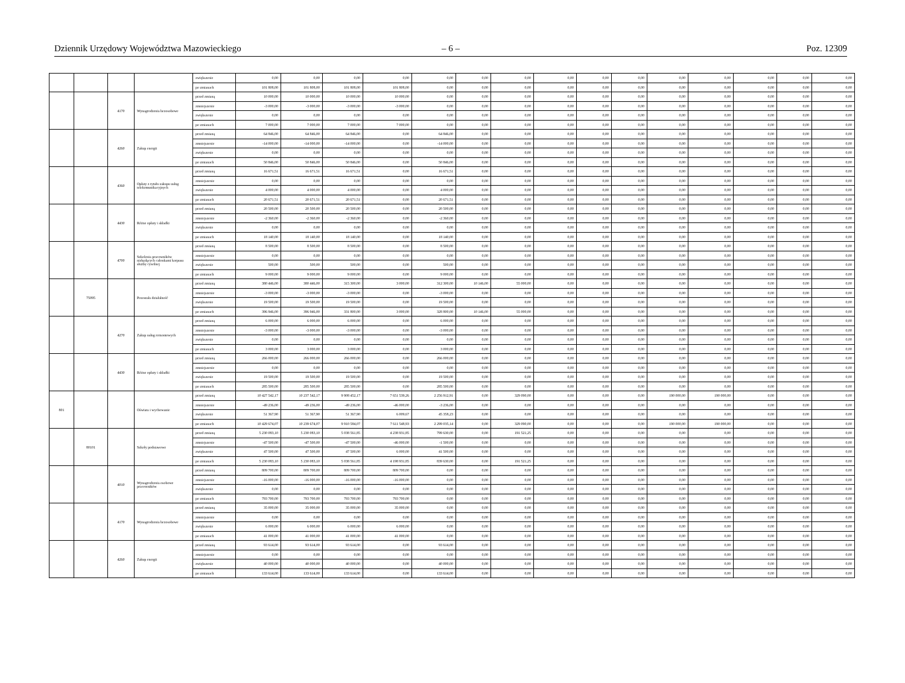Dziennik Urzędowy Województwa Mazowieckiego – 6 – Poz. 12309
| | | | | zwiększenie | 0,00 | 0,00 | 0,00 | 0,00 | 0,00 | 0,00 | 0,00 | 0,00 | 0,00 | 0,00 | 0,00 | 0,00 | 0,00 | 0,00 | 0,00 |
| | | | | po zmianach | 101 808,00 | 101 808,00 | 101 808,00 | 101 808,00 | 0,00 | 0,00 | 0,00 | 0,00 | 0,00 | 0,00 | 0,00 | 0,00 | 0,00 | 0,00 | 0,00 |
| | | 4170 | Wynagrodzenia bezosobowe | przed zmianą | 10 000,00 | 10 000,00 | 10 000,00 | 10 000,00 | 0,00 | 0,00 | 0,00 | 0,00 | 0,00 | 0,00 | 0,00 | 0,00 | 0,00 | 0,00 | 0,00 |
| | | | | zmniejszenie | -3 000,00 | -3 000,00 | -3 000,00 | -3 000,00 | 0,00 | 0,00 | 0,00 | 0,00 | 0,00 | 0,00 | 0,00 | 0,00 | 0,00 | 0,00 | 0,00 |
| | | | | zwiększenie | 0,00 | 0,00 | 0,00 | 0,00 | 0,00 | 0,00 | 0,00 | 0,00 | 0,00 | 0,00 | 0,00 | 0,00 | 0,00 | 0,00 | 0,00 |
| | | | | po zmianach | 7 000,00 | 7 000,00 | 7 000,00 | 7 000,00 | 0,00 | 0,00 | 0,00 | 0,00 | 0,00 | 0,00 | 0,00 | 0,00 | 0,00 | 0,00 | 0,00 |
| | | 4260 | Zakup energii | przed zmianą | 64 846,00 | 64 846,00 | 64 846,00 | 0,00 | 64 846,00 | 0,00 | 0,00 | 0,00 | 0,00 | 0,00 | 0,00 | 0,00 | 0,00 | 0,00 | 0,00 |
| | | | | zmniejszenie | -14 000,00 | -14 000,00 | -14 000,00 | 0,00 | -14 000,00 | 0,00 | 0,00 | 0,00 | 0,00 | 0,00 | 0,00 | 0,00 | 0,00 | 0,00 | 0,00 |
| | | | | zwiększenie | 0,00 | 0,00 | 0,00 | 0,00 | 0,00 | 0,00 | 0,00 | 0,00 | 0,00 | 0,00 | 0,00 | 0,00 | 0,00 | 0,00 | 0,00 |
| | | | | po zmianach | 50 846,00 | 50 846,00 | 50 846,00 | 0,00 | 50 846,00 | 0,00 | 0,00 | 0,00 | 0,00 | 0,00 | 0,00 | 0,00 | 0,00 | 0,00 | 0,00 |
| | | 4360 | Opłaty z tytułu zakupu usług telekomunikacyjnych | przed zmianą | 16 671,51 | 16 671,51 | 16 671,51 | 0,00 | 16 671,51 | 0,00 | 0,00 | 0,00 | 0,00 | 0,00 | 0,00 | 0,00 | 0,00 | 0,00 | 0,00 |
| | | | | zmniejszenie | 0,00 | 0,00 | 0,00 | 0,00 | 0,00 | 0,00 | 0,00 | 0,00 | 0,00 | 0,00 | 0,00 | 0,00 | 0,00 | 0,00 | 0,00 |
| | | | | zwiększenie | 4 000,00 | 4 000,00 | 4 000,00 | 0,00 | 4 000,00 | 0,00 | 0,00 | 0,00 | 0,00 | 0,00 | 0,00 | 0,00 | 0,00 | 0,00 | 0,00 |
| | | | | po zmianach | 20 671,51 | 20 671,51 | 20 671,51 | 0,00 | 20 671,51 | 0,00 | 0,00 | 0,00 | 0,00 | 0,00 | 0,00 | 0,00 | 0,00 | 0,00 | 0,00 |
| | | 4430 | Różne opłaty i składki | przed zmianą | 20 500,00 | 20 500,00 | 20 500,00 | 0,00 | 20 500,00 | 0,00 | 0,00 | 0,00 | 0,00 | 0,00 | 0,00 | 0,00 | 0,00 | 0,00 | 0,00 |
| | | | | zmniejszenie | -2 360,00 | -2 360,00 | -2 360,00 | 0,00 | -2 360,00 | 0,00 | 0,00 | 0,00 | 0,00 | 0,00 | 0,00 | 0,00 | 0,00 | 0,00 | 0,00 |
| | | | | zwiększenie | 0,00 | 0,00 | 0,00 | 0,00 | 0,00 | 0,00 | 0,00 | 0,00 | 0,00 | 0,00 | 0,00 | 0,00 | 0,00 | 0,00 | 0,00 |
| | | | | po zmianach | 18 140,00 | 18 140,00 | 18 140,00 | 0,00 | 18 140,00 | 0,00 | 0,00 | 0,00 | 0,00 | 0,00 | 0,00 | 0,00 | 0,00 | 0,00 | 0,00 |
| | | 4700 | Szkolenia pracowników niebędących członkami korpusu służby cywilnej | przed zmianą | 8 500,00 | 8 500,00 | 8 500,00 | 0,00 | 8 500,00 | 0,00 | 0,00 | 0,00 | 0,00 | 0,00 | 0,00 | 0,00 | 0,00 | 0,00 | 0,00 |
| | | | | zmniejszenie | 0,00 | 0,00 | 0,00 | 0,00 | 0,00 | 0,00 | 0,00 | 0,00 | 0,00 | 0,00 | 0,00 | 0,00 | 0,00 | 0,00 | 0,00 |
| | | | | zwiększenie | 500,00 | 500,00 | 500,00 | 0,00 | 500,00 | 0,00 | 0,00 | 0,00 | 0,00 | 0,00 | 0,00 | 0,00 | 0,00 | 0,00 | 0,00 |
| | | | | po zmianach | 9 000,00 | 9 000,00 | 9 000,00 | 0,00 | 9 000,00 | 0,00 | 0,00 | 0,00 | 0,00 | 0,00 | 0,00 | 0,00 | 0,00 | 0,00 | 0,00 |
| | 75095 | | Pozostała działalność | przed zmianą | 380 446,00 | 380 446,00 | 315 300,00 | 3 000,00 | 312 300,00 | 10 146,00 | 55 000,00 | 0,00 | 0,00 | 0,00 | 0,00 | 0,00 | 0,00 | 0,00 | 0,00 |
| | | | | zmniejszenie | -3 000,00 | -3 000,00 | -3 000,00 | 0,00 | -3 000,00 | 0,00 | 0,00 | 0,00 | 0,00 | 0,00 | 0,00 | 0,00 | 0,00 | 0,00 | 0,00 |
| | | | | zwiększenie | 19 500,00 | 19 500,00 | 19 500,00 | 0,00 | 19 500,00 | 0,00 | 0,00 | 0,00 | 0,00 | 0,00 | 0,00 | 0,00 | 0,00 | 0,00 | 0,00 |
| | | | | po zmianach | 396 946,00 | 396 946,00 | 331 800,00 | 3 000,00 | 328 800,00 | 10 146,00 | 55 000,00 | 0,00 | 0,00 | 0,00 | 0,00 | 0,00 | 0,00 | 0,00 | 0,00 |
| | | 4270 | Zakup usług remontowych | przed zmianą | 6 000,00 | 6 000,00 | 6 000,00 | 0,00 | 6 000,00 | 0,00 | 0,00 | 0,00 | 0,00 | 0,00 | 0,00 | 0,00 | 0,00 | 0,00 | 0,00 |
| | | | | zmniejszenie | -3 000,00 | -3 000,00 | -3 000,00 | 0,00 | -3 000,00 | 0,00 | 0,00 | 0,00 | 0,00 | 0,00 | 0,00 | 0,00 | 0,00 | 0,00 | 0,00 |
| | | | | zwiększenie | 0,00 | 0,00 | 0,00 | 0,00 | 0,00 | 0,00 | 0,00 | 0,00 | 0,00 | 0,00 | 0,00 | 0,00 | 0,00 | 0,00 | 0,00 |
| | | | | po zmianach | 3 000,00 | 3 000,00 | 3 000,00 | 0,00 | 3 000,00 | 0,00 | 0,00 | 0,00 | 0,00 | 0,00 | 0,00 | 0,00 | 0,00 | 0,00 | 0,00 |
| | | 4430 | Różne opłaty i składki | przed zmianą | 266 000,00 | 266 000,00 | 266 000,00 | 0,00 | 266 000,00 | 0,00 | 0,00 | 0,00 | 0,00 | 0,00 | 0,00 | 0,00 | 0,00 | 0,00 | 0,00 |
| | | | | zmniejszenie | 0,00 | 0,00 | 0,00 | 0,00 | 0,00 | 0,00 | 0,00 | 0,00 | 0,00 | 0,00 | 0,00 | 0,00 | 0,00 | 0,00 | 0,00 |
| | | | | zwiększenie | 19 500,00 | 19 500,00 | 19 500,00 | 0,00 | 19 500,00 | 0,00 | 0,00 | 0,00 | 0,00 | 0,00 | 0,00 | 0,00 | 0,00 | 0,00 | 0,00 |
| | | | | po zmianach | 285 500,00 | 285 500,00 | 285 500,00 | 0,00 | 285 500,00 | 0,00 | 0,00 | 0,00 | 0,00 | 0,00 | 0,00 | 0,00 | 0,00 | 0,00 | 0,00 |
| 801 | | | Oświata i wychowanie | przed zmianą | 10 427 542,17 | 10 237 542,17 | 9 908 452,17 | 7 651 539,26 | 2 256 912,91 | 0,00 | 329 090,00 | 0,00 | 0,00 | 0,00 | 190 000,00 | 190 000,00 | 0,00 | 0,00 | 0,00 |
| | | | | zmniejszenie | -49 236,00 | -49 236,00 | -49 236,00 | -46 000,00 | -3 236,00 | 0,00 | 0,00 | 0,00 | 0,00 | 0,00 | 0,00 | 0,00 | 0,00 | 0,00 | 0,00 |
| | | | | zwiększenie | 51 367,90 | 51 367,90 | 51 367,90 | 6 009,67 | 45 358,23 | 0,00 | 0,00 | 0,00 | 0,00 | 0,00 | 0,00 | 0,00 | 0,00 | 0,00 | 0,00 |
| | | | | po zmianach | 10 429 674,07 | 10 239 674,07 | 9 910 584,07 | 7 611 548,93 | 2 299 035,14 | 0,00 | 329 090,00 | 0,00 | 0,00 | 0,00 | 190 000,00 | 190 000,00 | 0,00 | 0,00 | 0,00 |
| | 80101 | | Szkoły podstawowe | przed zmianą | 5 230 083,10 | 5 230 083,10 | 5 038 561,85 | 4 238 931,85 | 799 630,00 | 0,00 | 191 521,25 | 0,00 | 0,00 | 0,00 | 0,00 | 0,00 | 0,00 | 0,00 | 0,00 |
| | | | | zmniejszenie | -47 500,00 | -47 500,00 | -47 500,00 | -46 000,00 | -1 500,00 | 0,00 | 0,00 | 0,00 | 0,00 | 0,00 | 0,00 | 0,00 | 0,00 | 0,00 | 0,00 |
| | | | | zwiększenie | 47 500,00 | 47 500,00 | 47 500,00 | 6 000,00 | 41 500,00 | 0,00 | 0,00 | 0,00 | 0,00 | 0,00 | 0,00 | 0,00 | 0,00 | 0,00 | 0,00 |
| | | | | po zmianach | 5 230 083,10 | 5 230 083,10 | 5 038 561,85 | 4 198 931,85 | 839 630,00 | 0,00 | 191 521,25 | 0,00 | 0,00 | 0,00 | 0,00 | 0,00 | 0,00 | 0,00 | 0,00 |
| | | 4010 | Wynagrodzenia osobowe pracowników | przed zmianą | 809 700,00 | 809 700,00 | 809 700,00 | 809 700,00 | 0,00 | 0,00 | 0,00 | 0,00 | 0,00 | 0,00 | 0,00 | 0,00 | 0,00 | 0,00 | 0,00 |
| | | | | zmniejszenie | -16 000,00 | -16 000,00 | -16 000,00 | -16 000,00 | 0,00 | 0,00 | 0,00 | 0,00 | 0,00 | 0,00 | 0,00 | 0,00 | 0,00 | 0,00 | 0,00 |
| | | | | zwiększenie | 0,00 | 0,00 | 0,00 | 0,00 | 0,00 | 0,00 | 0,00 | 0,00 | 0,00 | 0,00 | 0,00 | 0,00 | 0,00 | 0,00 | 0,00 |
| | | | | po zmianach | 793 700,00 | 793 700,00 | 793 700,00 | 793 700,00 | 0,00 | 0,00 | 0,00 | 0,00 | 0,00 | 0,00 | 0,00 | 0,00 | 0,00 | 0,00 | 0,00 |
| | | 4170 | Wynagrodzenia bezosobowe | przed zmianą | 35 000,00 | 35 000,00 | 35 000,00 | 35 000,00 | 0,00 | 0,00 | 0,00 | 0,00 | 0,00 | 0,00 | 0,00 | 0,00 | 0,00 | 0,00 | 0,00 |
| | | | | zmniejszenie | 0,00 | 0,00 | 0,00 | 0,00 | 0,00 | 0,00 | 0,00 | 0,00 | 0,00 | 0,00 | 0,00 | 0,00 | 0,00 | 0,00 | 0,00 |
| | | | | zwiększenie | 6 000,00 | 6 000,00 | 6 000,00 | 6 000,00 | 0,00 | 0,00 | 0,00 | 0,00 | 0,00 | 0,00 | 0,00 | 0,00 | 0,00 | 0,00 | 0,00 |
| | | | | po zmianach | 41 000,00 | 41 000,00 | 41 000,00 | 41 000,00 | 0,00 | 0,00 | 0,00 | 0,00 | 0,00 | 0,00 | 0,00 | 0,00 | 0,00 | 0,00 | 0,00 |
| | | 4260 | Zakup energii | przed zmianą | 93 614,00 | 93 614,00 | 93 614,00 | 0,00 | 93 614,00 | 0,00 | 0,00 | 0,00 | 0,00 | 0,00 | 0,00 | 0,00 | 0,00 | 0,00 | 0,00 |
| | | | | zmniejszenie | 0,00 | 0,00 | 0,00 | 0,00 | 0,00 | 0,00 | 0,00 | 0,00 | 0,00 | 0,00 | 0,00 | 0,00 | 0,00 | 0,00 | 0,00 |
| | | | | zwiększenie | 40 000,00 | 40 000,00 | 40 000,00 | 0,00 | 40 000,00 | 0,00 | 0,00 | 0,00 | 0,00 | 0,00 | 0,00 | 0,00 | 0,00 | 0,00 | 0,00 |
| | | | | po zmianach | 133 614,00 | 133 614,00 | 133 614,00 | 0,00 | 133 614,00 | 0,00 | 0,00 | 0,00 | 0,00 | 0,00 | 0,00 | 0,00 | 0,00 | 0,00 | 0,00 |